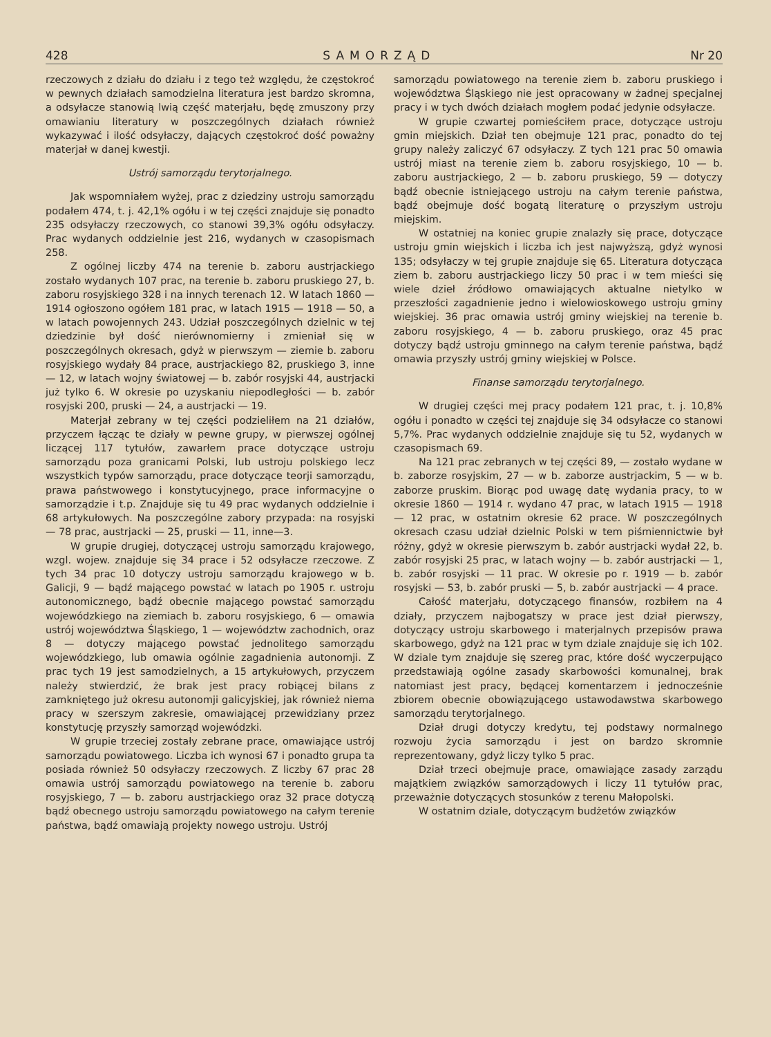428 SAMORZĄD Nr 20
rzeczowych z działu do działu i z tego też względu, że częstokroć w pewnych działach samodzielna literatura jest bardzo skromna, a odsyłacze stanowią lwią część materjału, będę zmuszony przy omawianiu literatury w poszczególnych działach również wykazywać i ilość odsyłaczy, dających częstokroć dość poważny materjał w danej kwestji.
Ustrój samorządu terytorjalnego.
Jak wspomniałem wyżej, prac z dziedziny ustroju samorządu podałem 474, t. j. 42,1% ogółu i w tej części znajduje się ponadto 235 odsyłaczy rzeczowych, co stanowi 39,3% ogółu odsyłaczy. Prac wydanych oddzielnie jest 216, wydanych w czasopismach 258.
Z ogólnej liczby 474 na terenie b. zaboru austrjackiego zostało wydanych 107 prac, na terenie b. zaboru pruskiego 27, b. zaboru rosyjskiego 328 i na innych terenach 12. W latach 1860 — 1914 ogłoszono ogółem 181 prac, w latach 1915 — 1918 — 50, a w latach powojennych 243. Udział poszczególnych dzielnic w tej dziedzinie był dość nierównomierny i zmieniał się w poszczególnych okresach, gdyż w pierwszym — ziemie b. zaboru rosyjskiego wydały 84 prace, austrjackiego 82, pruskiego 3, inne — 12, w latach wojny światowej — b. zabór rosyjski 44, austrjacki już tylko 6. W okresie po uzyskaniu niepodległości — b. zabór rosyjski 200, pruski — 24, a austrjacki — 19.
Materjał zebrany w tej części podzieliłem na 21 działów, przyczem łącząc te działy w pewne grupy, w pierwszej ogólnej liczącej 117 tytułów, zawarłem prace dotyczące ustroju samorządu poza granicami Polski, lub ustroju polskiego lecz wszystkich typów samorządu, prace dotyczące teorji samorządu, prawa państwowego i konstytucyjnego, prace informacyjne o samorządzie i t.p. Znajduje się tu 49 prac wydanych oddzielnie i 68 artykułowych. Na poszczególne zabory przypada: na rosyjski — 78 prac, austrjacki — 25, pruski — 11, inne—3.
W grupie drugiej, dotyczącej ustroju samorządu krajowego, wzgl. wojew. znajduje się 34 prace i 52 odsyłacze rzeczowe. Z tych 34 prac 10 dotyczy ustroju samorządu krajowego w b. Galicji, 9 — bądź mającego powstać w latach po 1905 r. ustroju autonomicznego, bądź obecnie mającego powstać samorządu wojewódzkiego na ziemiach b. zaboru rosyjskiego, 6 — omawia ustrój województwa Śląskiego, 1 — województw zachodnich, oraz 8 — dotyczy mającego powstać jednolitego samorządu wojewódzkiego, lub omawia ogólnie zagadnienia autonomji. Z prac tych 19 jest samodzielnych, a 15 artykułowych, przyczem należy stwierdzić, że brak jest pracy robiącej bilans z zamkniętego już okresu autonomji galicyjskiej, jak również niema pracy w szerszym zakresie, omawiającej przewidziany przez konstytucję przyszły samorząd wojewódzki.
W grupie trzeciej zostały zebrane prace, omawiające ustrój samorządu powiatowego. Liczba ich wynosi 67 i ponadto grupa ta posiada również 50 odsyłaczy rzeczowych. Z liczby 67 prac 28 omawia ustrój samorządu powiatowego na terenie b. zaboru rosyjskiego, 7 — b. zaboru austrjackiego oraz 32 prace dotyczą bądź obecnego ustroju samorządu powiatowego na całym terenie państwa, bądź omawiają projekty nowego ustroju. Ustrój
samorządu powiatowego na terenie ziem b. zaboru pruskiego i województwa Śląskiego nie jest opracowany w żadnej specjalnej pracy i w tych dwóch działach mogłem podać jedynie odsyłacze.
W grupie czwartej pomieściłem prace, dotyczące ustroju gmin miejskich. Dział ten obejmuje 121 prac, ponadto do tej grupy należy zaliczyć 67 odsyłaczy. Z tych 121 prac 50 omawia ustrój miast na terenie ziem b. zaboru rosyjskiego, 10 — b. zaboru austrjackiego, 2 — b. zaboru pruskiego, 59 — dotyczy bądź obecnie istniejącego ustroju na całym terenie państwa, bądź obejmuje dość bogatą literaturę o przyszłym ustroju miejskim.
W ostatniej na koniec grupie znalazły się prace, dotyczące ustroju gmin wiejskich i liczba ich jest najwyższą, gdyż wynosi 135; odsyłaczy w tej grupie znajduje się 65. Literatura dotycząca ziem b. zaboru austrjackiego liczy 50 prac i w tem mieści się wiele dzieł źródłowo omawiających aktualne nietylko w przeszłości zagadnienie jedno i wielowioskowego ustroju gminy wiejskiej. 36 prac omawia ustrój gminy wiejskiej na terenie b. zaboru rosyjskiego, 4 — b. zaboru pruskiego, oraz 45 prac dotyczy bądź ustroju gminnego na całym terenie państwa, bądź omawia przyszły ustrój gminy wiejskiej w Polsce.
Finanse samorządu terytorjalnego.
W drugiej części mej pracy podałem 121 prac, t. j. 10,8% ogółu i ponadto w części tej znajduje się 34 odsyłacze co stanowi 5,7%. Prac wydanych oddzielnie znajduje się tu 52, wydanych w czasopismach 69.
Na 121 prac zebranych w tej części 89, — zostało wydane w b. zaborze rosyjskim, 27 — w b. zaborze austrjackim, 5 — w b. zaborze pruskim. Biorąc pod uwagę datę wydania pracy, to w okresie 1860 — 1914 r. wydano 47 prac, w latach 1915 — 1918 — 12 prac, w ostatnim okresie 62 prace. W poszczególnych okresach czasu udział dzielnic Polski w tem piśmiennictwie był różny, gdyż w okresie pierwszym b. zabór austrjacki wydał 22, b. zabór rosyjski 25 prac, w latach wojny — b. zabór austrjacki — 1, b. zabór rosyjski — 11 prac. W okresie po r. 1919 — b. zabór rosyjski — 53, b. zabór pruski — 5, b. zabór austrjacki — 4 prace.
Całość materjału, dotyczącego finansów, rozbiłem na 4 działy, przyczem najbogatszy w prace jest dział pierwszy, dotyczący ustroju skarbowego i materjalnych przepisów prawa skarbowego, gdyż na 121 prac w tym dziale znajduje się ich 102. W dziale tym znajduje się szereg prac, które dość wyczerpująco przedstawiają ogólne zasady skarbowości komunalnej, brak natomiast jest pracy, będącej komentarzem i jednocześnie zbiorem obecnie obowiązującego ustawodawstwa skarbowego samorządu terytorjalnego.
Dział drugi dotyczy kredytu, tej podstawy normalnego rozwoju życia samorządu i jest on bardzo skromnie reprezentowany, gdyż liczy tylko 5 prac.
Dział trzeci obejmuje prace, omawiające zasady zarządu majątkiem związków samorządowych i liczy 11 tytułów prac, przeważnie dotyczących stosunków z terenu Małopolski.
W ostatnim dziale, dotyczącym budżetów związków